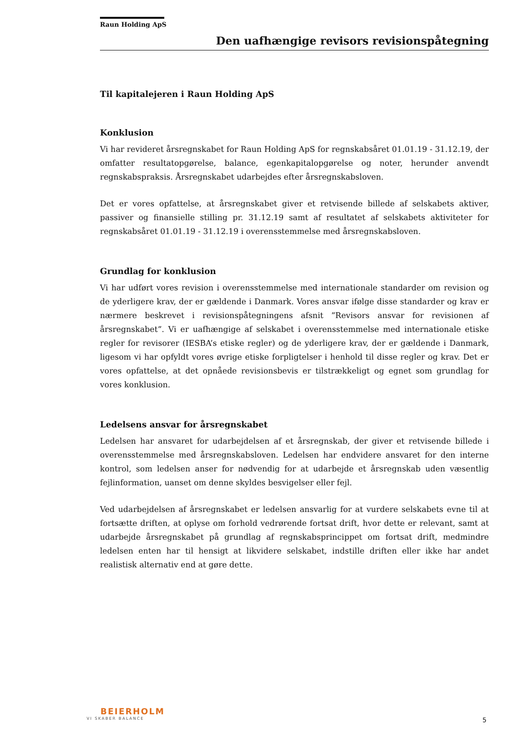Raun Holding ApS
Den uafhængige revisors revisionspåtegning
Til kapitalejeren i Raun Holding ApS
Konklusion
Vi har revideret årsregnskabet for Raun Holding ApS for regnskabsåret 01.01.19 - 31.12.19, der omfatter resultatopgørelse, balance, egenkapitalopgørelse og noter, herunder anvendt regnskabspraksis. Årsregnskabet udarbejdes efter årsregnskabsloven.
Det er vores opfattelse, at årsregnskabet giver et retvisende billede af selskabets aktiver, passiver og finansielle stilling pr. 31.12.19 samt af resultatet af selskabets aktiviteter for regnskabsåret 01.01.19 - 31.12.19 i overensstemmelse med årsregnskabsloven.
Grundlag for konklusion
Vi har udført vores revision i overensstemmelse med internationale standarder om revision og de yderligere krav, der er gældende i Danmark. Vores ansvar ifølge disse standarder og krav er nærmere beskrevet i revisionspåtegningens afsnit ”Revisors ansvar for revisionen af årsregnskabet”. Vi er uafhængige af selskabet i overensstemmelse med internationale etiske regler for revisorer (IESBA’s etiske regler) og de yderligere krav, der er gældende i Danmark, ligesom vi har opfyldt vores øvrige etiske forpligtelser i henhold til disse regler og krav. Det er vores opfattelse, at det opnåede revisionsbevis er tilstrækkeligt og egnet som grundlag for vores konklusion.
Ledelsens ansvar for årsregnskabet
Ledelsen har ansvaret for udarbejdelsen af et årsregnskab, der giver et retvisende billede i overensstemmelse med årsregnskabsloven. Ledelsen har endvidere ansvaret for den interne kontrol, som ledelsen anser for nødvendig for at udarbejde et årsregnskab uden væsentlig fejlinformation, uanset om denne skyldes besvigelser eller fejl.
Ved udarbejdelsen af årsregnskabet er ledelsen ansvarlig for at vurdere selskabets evne til at fortsætte driften, at oplyse om forhold vedrørende fortsat drift, hvor dette er relevant, samt at udarbejde årsregnskabet på grundlag af regnskabsprincippet om fortsat drift, medmindre ledelsen enten har til hensigt at likvidere selskabet, indstille driften eller ikke har andet realistisk alternativ end at gøre dette.
BEIERHOLM
VI SKABER BALANCE
5